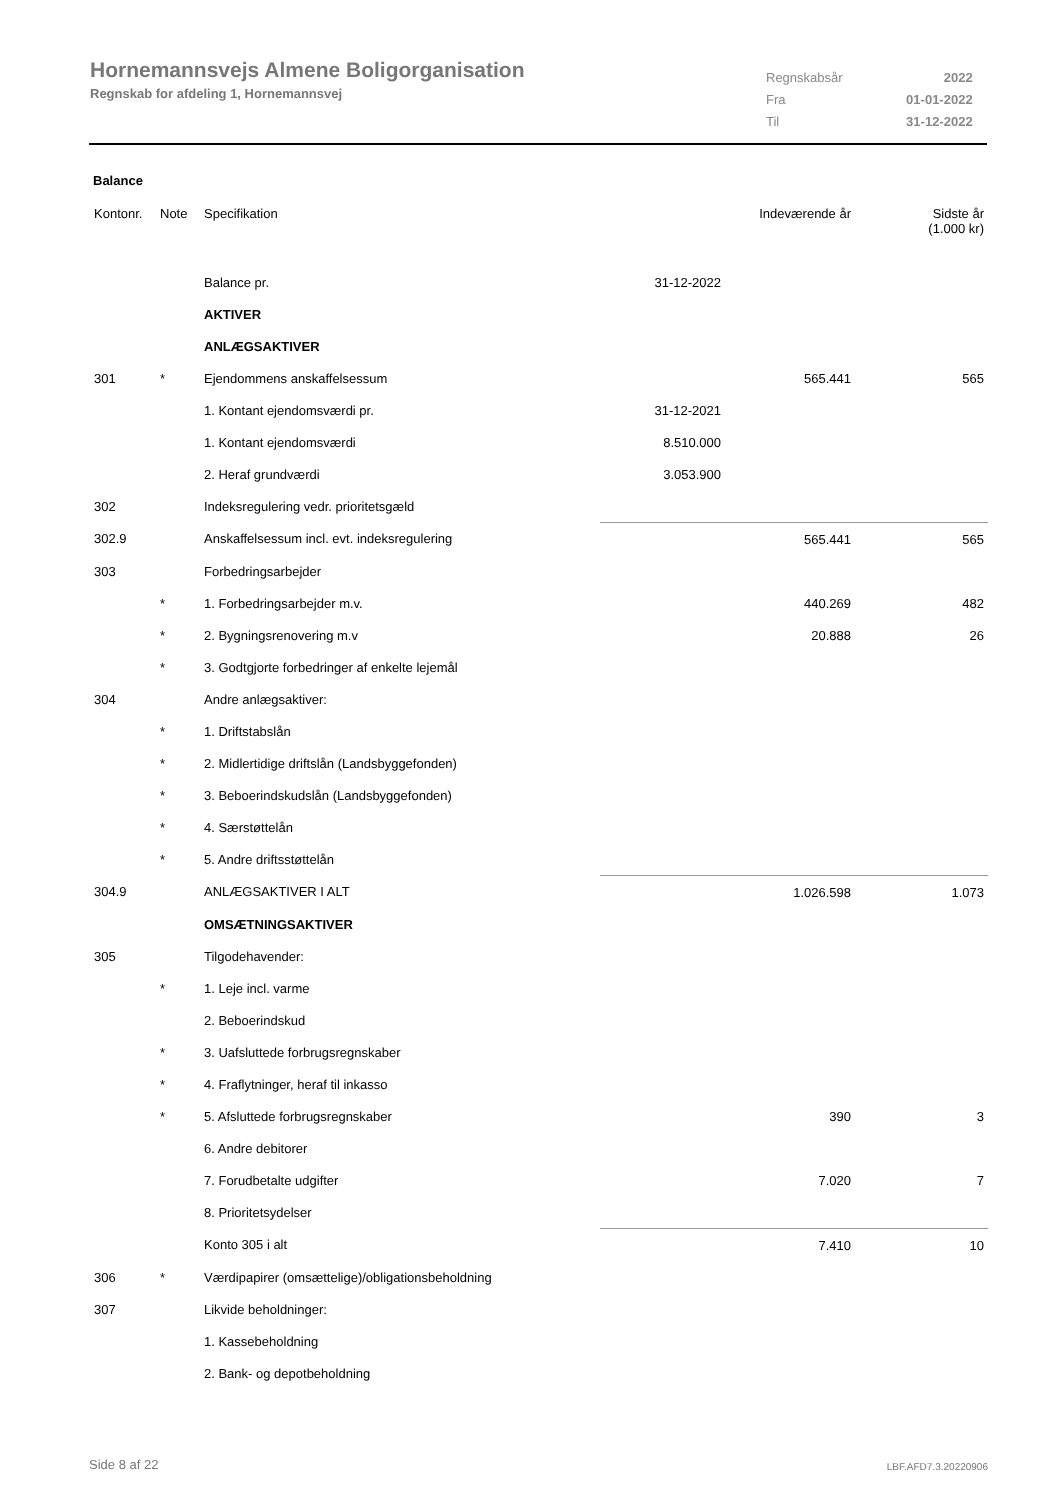Hornemannsvejs Almene Boligorganisation
Regnskab for afdeling 1, Hornemannsvej
| Regnskabsår | 2022 |
| Fra | 01-01-2022 |
| Til | 31-12-2022 |
Balance
| Kontonr. | Note | Specifikation | | Indeværende år | Sidste år (1.000 kr) |
| --- | --- | --- | --- | --- | --- |
| | | Balance pr. | 31-12-2022 | | |
| | | AKTIVER | | | |
| | | ANLÆGSAKTIVER | | | |
| 301 | * | Ejendommens anskaffelsessum | | 565.441 | 565 |
| | | 1. Kontant ejendomsværdi pr. | 31-12-2021 | | |
| | | 1. Kontant ejendomsværdi | 8.510.000 | | |
| | | 2. Heraf grundværdi | 3.053.900 | | |
| 302 | | Indeksregulering vedr. prioritetsgæld | | | |
| 302.9 | | Anskaffelsessum incl. evt. indeksregulering | | 565.441 | 565 |
| 303 | | Forbedringsarbejder | | | |
| | * | 1. Forbedringsarbejder m.v. | | 440.269 | 482 |
| | * | 2. Bygningsrenovering m.v | | 20.888 | 26 |
| | * | 3. Godtgjorte forbedringer af enkelte lejemål | | | |
| 304 | | Andre anlægsaktiver: | | | |
| | * | 1. Driftstabslån | | | |
| | * | 2. Midlertidige driftslån (Landsbyggefonden) | | | |
| | * | 3. Beboerindskudslån (Landsbyggefonden) | | | |
| | * | 4. Særstøttelån | | | |
| | * | 5. Andre driftsstøttelån | | | |
| 304.9 | | ANLÆGSAKTIVER I ALT | | 1.026.598 | 1.073 |
| | | OMSÆTNINGSAKTIVER | | | |
| 305 | | Tilgodehavender: | | | |
| | * | 1. Leje incl. varme | | | |
| | | 2. Beboerindskud | | | |
| | * | 3. Uafsluttede forbrugsregnskaber | | | |
| | * | 4. Fraflytninger, heraf til inkasso | | | |
| | * | 5. Afsluttede forbrugsregnskaber | | 390 | 3 |
| | | 6. Andre debitorer | | | |
| | | 7. Forudbetalte udgifter | | 7.020 | 7 |
| | | 8. Prioritetsydelser | | | |
| | | Konto 305 i alt | | 7.410 | 10 |
| 306 | * | Værdipapirer (omsættelige)/obligationsbeholdning | | | |
| 307 | | Likvide beholdninger: | | | |
| | | 1. Kassebeholdning | | | |
| | | 2. Bank- og depotbeholdning | | | |
Side 8 af 22 LBF.AFD7.3.20220906